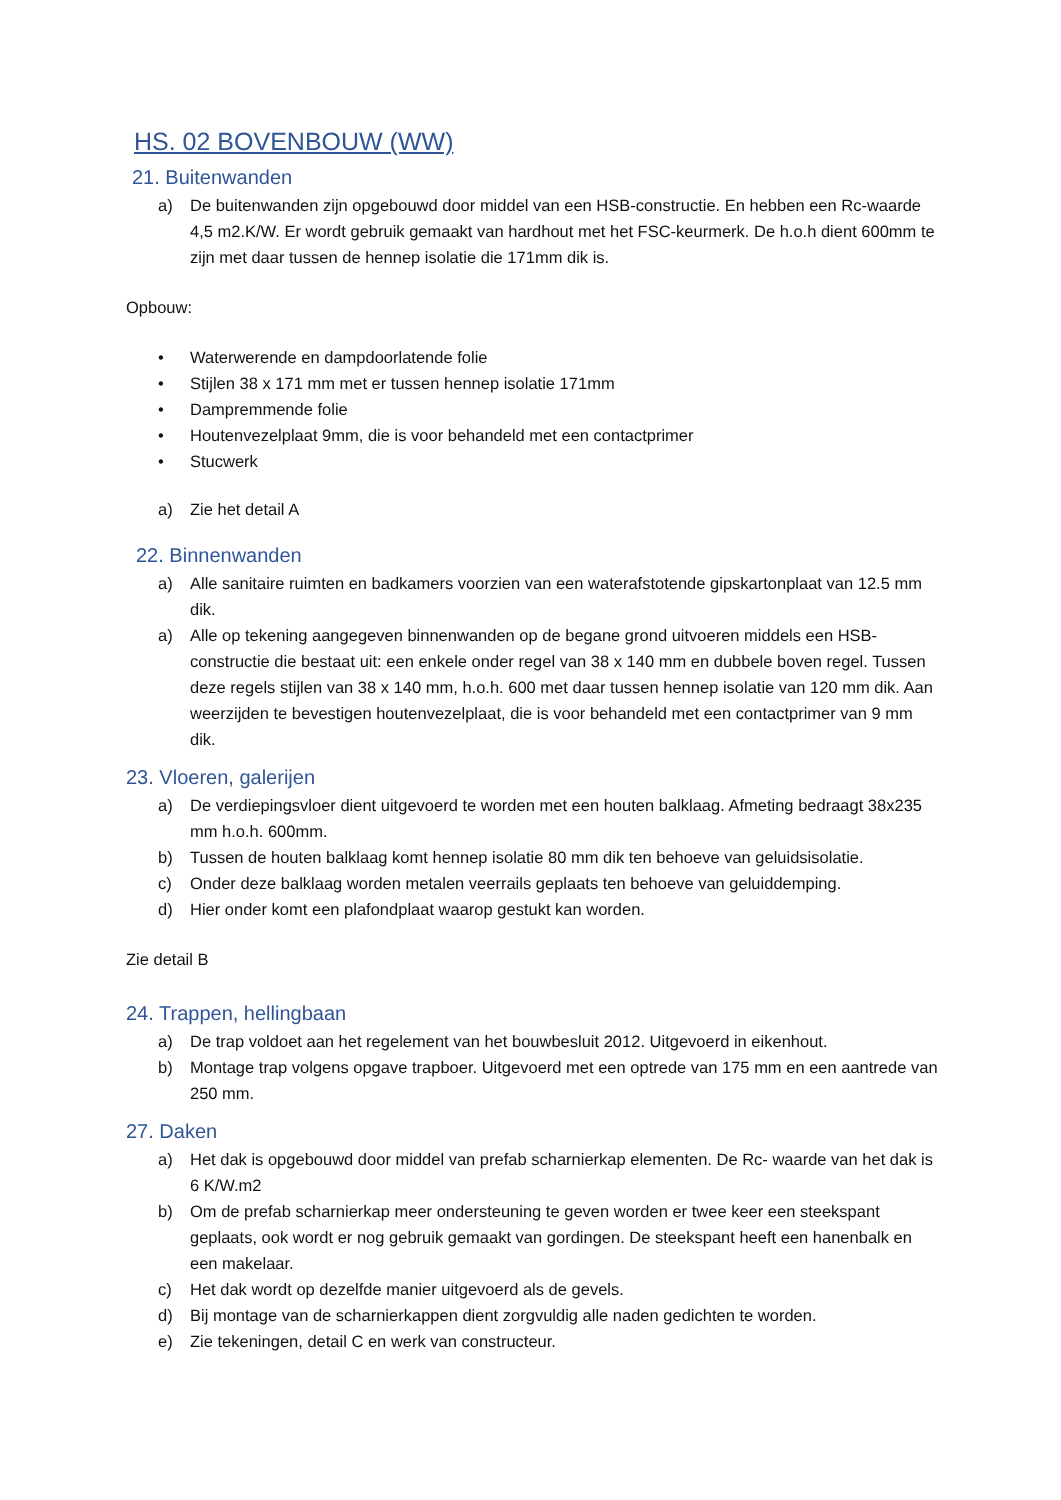HS. 02 BOVENBOUW (WW)
21. Buitenwanden
a) De buitenwanden zijn opgebouwd door middel van een HSB-constructie. En hebben een Rc-waarde 4,5 m2.K/W. Er wordt gebruik gemaakt van hardhout met het FSC-keurmerk. De h.o.h dient 600mm te zijn met daar tussen de hennep isolatie die 171mm dik is.
Opbouw:
• Waterwerende en dampdoorlatende folie
• Stijlen 38 x 171 mm met er tussen hennep isolatie 171mm
• Dampremmende folie
• Houtenvezelplaat 9mm, die is voor behandeld met een contactprimer
• Stucwerk
a) Zie het detail A
22. Binnenwanden
a) Alle sanitaire ruimten en badkamers voorzien van een waterafstotende gipskartonplaat van 12.5 mm dik.
a) Alle op tekening aangegeven binnenwanden op de begane grond uitvoeren middels een HSB-constructie die bestaat uit: een enkele onder regel van 38 x 140 mm en dubbele boven regel. Tussen deze regels stijlen van 38 x 140 mm, h.o.h. 600 met daar tussen hennep isolatie van 120 mm dik. Aan weerzijden te bevestigen houtenvezelplaat, die is voor behandeld met een contactprimer van 9 mm dik.
23. Vloeren, galerijen
a) De verdiepingsvloer dient uitgevoerd te worden met een houten balklaag. Afmeting bedraagt 38x235 mm h.o.h. 600mm.
b) Tussen de houten balklaag komt hennep isolatie 80 mm dik ten behoeve van geluidsisolatie.
c) Onder deze balklaag worden metalen veerrails geplaats ten behoeve van geluiddemping.
d) Hier onder komt een plafondplaat waarop gestukt kan worden.
Zie detail B
24. Trappen, hellingbaan
a) De trap voldoet aan het regelement van het bouwbesluit 2012. Uitgevoerd in eikenhout.
b) Montage trap volgens opgave trapboer. Uitgevoerd met een optrede van 175 mm en een aantrede van 250 mm.
27. Daken
a) Het dak is opgebouwd door middel van prefab scharnierkap elementen. De Rc- waarde van het dak is 6 K/W.m2
b) Om de prefab scharnierkap meer ondersteuning te geven worden er twee keer een steekspant geplaats, ook wordt er nog gebruik gemaakt van gordingen. De steekspant heeft een hanenbalk en een makelaar.
c) Het dak wordt op dezelfde manier uitgevoerd als de gevels.
d) Bij montage van de scharnierkappen dient zorgvuldig alle naden gedichten te worden.
e) Zie tekeningen, detail C en werk van constructeur.